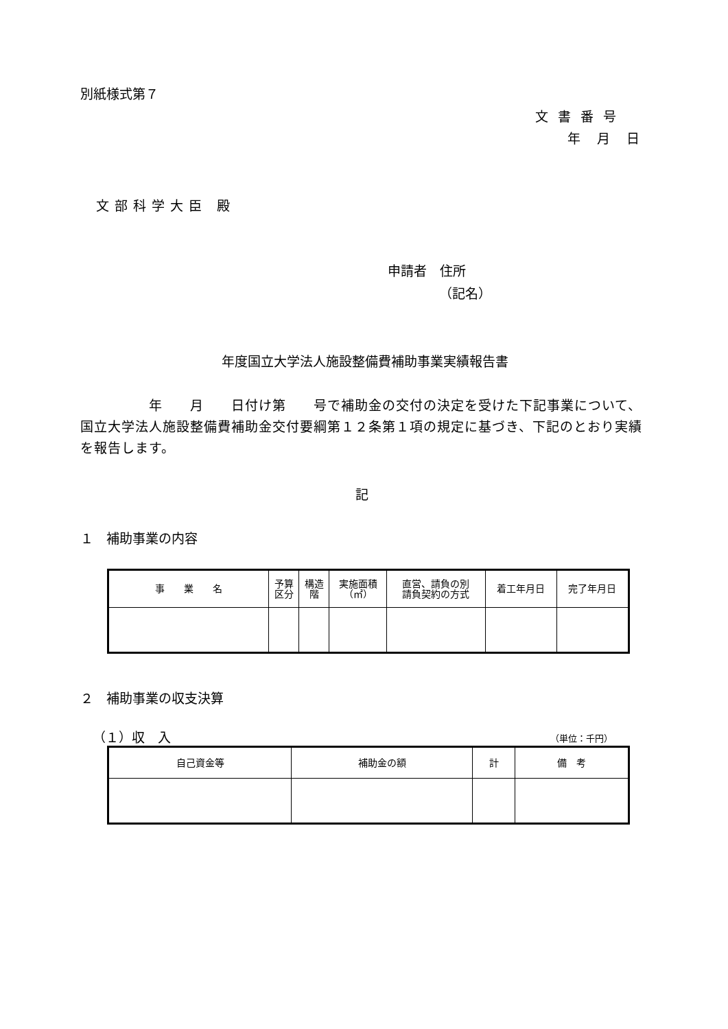別紙様式第７
文書番号
年月日
文部科学大臣 殿
申請者　住所
（記名）
年度国立大学法人施設整備費補助事業実績報告書
　　　　　年　　月　　日付け第　　号で補助金の交付の決定を受けた下記事業について、国立大学法人施設整備費補助金交付要綱第１２条第１項の規定に基づき、下記のとおり実績を報告します。
記
１　補助事業の内容
| 事 業 名 | 予算 区分 | 構造 階 | 実施面積 （㎡） | 直営、請負の別 請負契約の方式 | 着工年月日 | 完了年月日 |
| --- | --- | --- | --- | --- | --- | --- |
２　補助事業の収支決算
（１）収　入 （単位：千円）
| 自己資金等 | 補助金の額 | 計 | 備 考 |
| --- | --- | --- | --- |